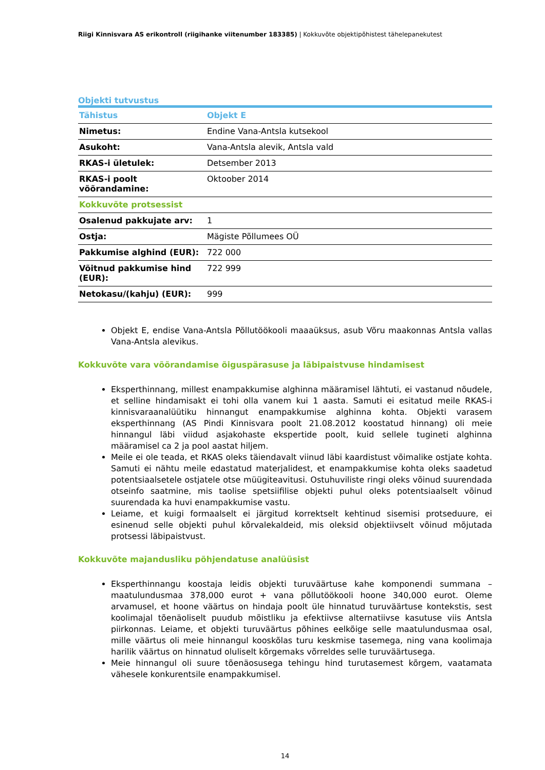Riigi Kinnisvara AS erikontroll (riigihanke viitenumber 183385) | Kokkuvõte objektipõhistest tähelepanekutest
Objekti tutvustus
| Tähistus | Objekt E |
| --- | --- |
| Nimetus: | Endine Vana-Antsla kutsekool |
| Asukoht: | Vana-Antsla alevik, Antsla vald |
| RKAS-i ületulek: | Detsember 2013 |
| RKAS-i poolt võõrandamine: | Oktoober 2014 |
| Kokkuvõte protsessist | |
| Osalenud pakkujate arv: | 1 |
| Ostja: | Mägiste Põllumees OÜ |
| Pakkumise alghind (EUR): | 722 000 |
| Võitnud pakkumise hind (EUR): | 722 999 |
| Netokasu/(kahju) (EUR): | 999 |
Objekt E, endise Vana-Antsla Põllutöökooli maaaüksus, asub Võru maakonnas Antsla vallas Vana-Antsla alevikus.
Kokkuvõte vara võõrandamise õiguspärasuse ja läbipaistvuse hindamisest
Eksperthinnang, millest enampakkumise alghinna määramisel lähtuti, ei vastanud nõudele, et selline hindamisakt ei tohi olla vanem kui 1 aasta. Samuti ei esitatud meile RKAS-i kinnisvaraanalüütiku hinnangut enampakkumise alghinna kohta. Objekti varasem eksperthinnang (AS Pindi Kinnisvara poolt 21.08.2012 koostatud hinnang) oli meie hinnangul läbi viidud asjakohaste ekspertide poolt, kuid sellele tugineti alghinna määramisel ca 2 ja pool aastat hiljem.
Meile ei ole teada, et RKAS oleks täiendavalt viinud läbi kaardistust võimalike ostjate kohta. Samuti ei nähtu meile edastatud materjalidest, et enampakkumise kohta oleks saadetud potentsiaalsetele ostjatele otse müügiteavitusi. Ostuhuviliste ringi oleks võinud suurendada otseinfo saatmine, mis taolise spetsiifilise objekti puhul oleks potentsiaalselt võinud suurendada ka huvi enampakkumise vastu.
Leiame, et kuigi formaalselt ei järgitud korrektselt kehtinud sisemisi protseduure, ei esinenud selle objekti puhul kõrvalekaldeid, mis oleksid objektiivselt võinud mõjutada protsessi läbipaistvust.
Kokkuvõte majandusliku põhjendatuse analüüsist
Eksperthinnangu koostaja leidis objekti turuväärtuse kahe komponendi summana – maatulundusmaa 378,000 eurot + vana põllutöökooli hoone 340,000 eurot. Oleme arvamusel, et hoone väärtus on hindaja poolt üle hinnatud turuväärtuse kontekstis, sest koolimajal tõenäoliselt puudub mõistliku ja efektiivse alternatiivse kasutuse viis Antsla piirkonnas. Leiame, et objekti turuväärtus põhines eelkõige selle maatulundusmaa osal, mille väärtus oli meie hinnangul kooskõlas turu keskmise tasemega, ning vana koolimaja harilik väärtus on hinnatud oluliselt kõrgemaks võrreldes selle turuväärtusega.
Meie hinnangul oli suure tõenäosusega tehingu hind turutasemest kõrgem, vaatamata vähesele konkurentsile enampakkumisel.
14